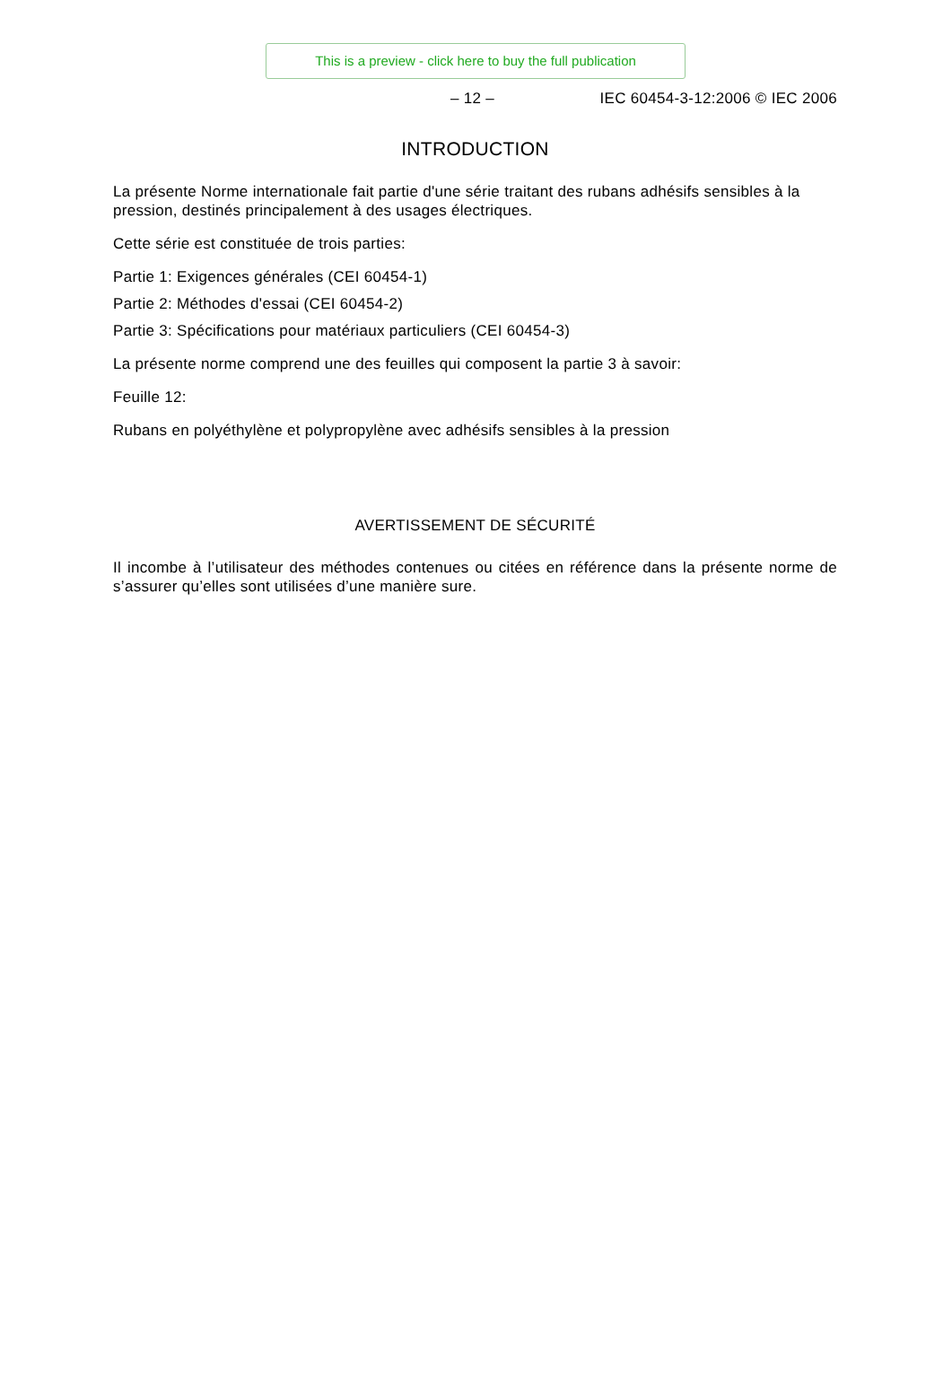This is a preview - click here to buy the full publication
– 12 – IEC 60454-3-12:2006 © IEC 2006
INTRODUCTION
La présente Norme internationale fait partie d'une série traitant des rubans adhésifs sensibles à la pression, destinés principalement à des usages électriques.
Cette série est constituée de trois parties:
Partie 1: Exigences générales (CEI 60454-1)
Partie 2: Méthodes d'essai (CEI 60454-2)
Partie 3: Spécifications pour matériaux particuliers (CEI 60454-3)
La présente norme comprend une des feuilles qui composent la partie 3 à savoir:
Feuille 12:
Rubans en polyéthylène et polypropylène avec adhésifs sensibles à la pression
AVERTISSEMENT DE SÉCURITÉ
Il incombe à l’utilisateur des méthodes contenues ou citées en référence dans la présente norme de s’assurer qu’elles sont utilisées d’une manière sure.